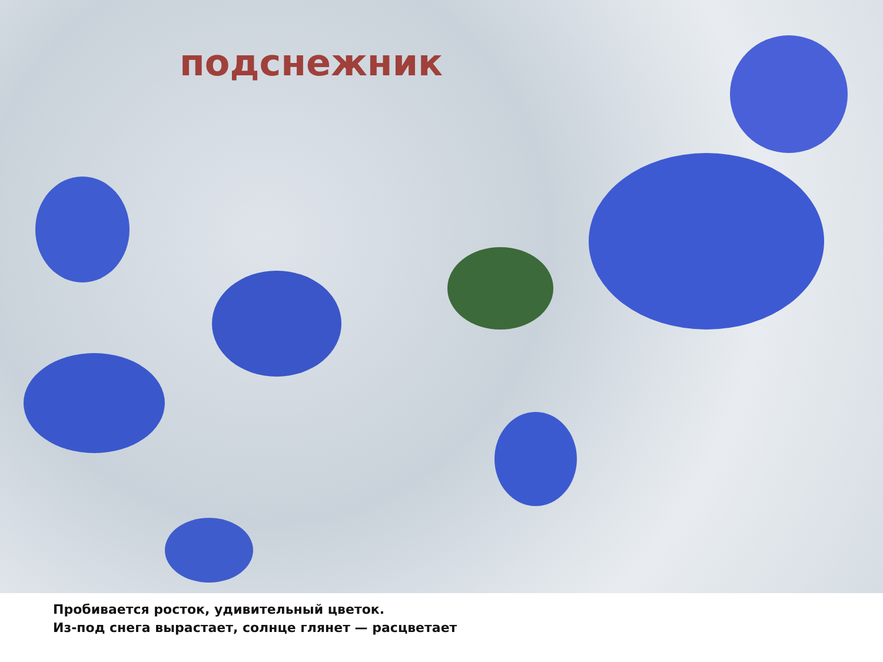подснежник
Пробивается росток, удивительный цветок.
Из-под снега вырастает, солнце глянет — расцветает